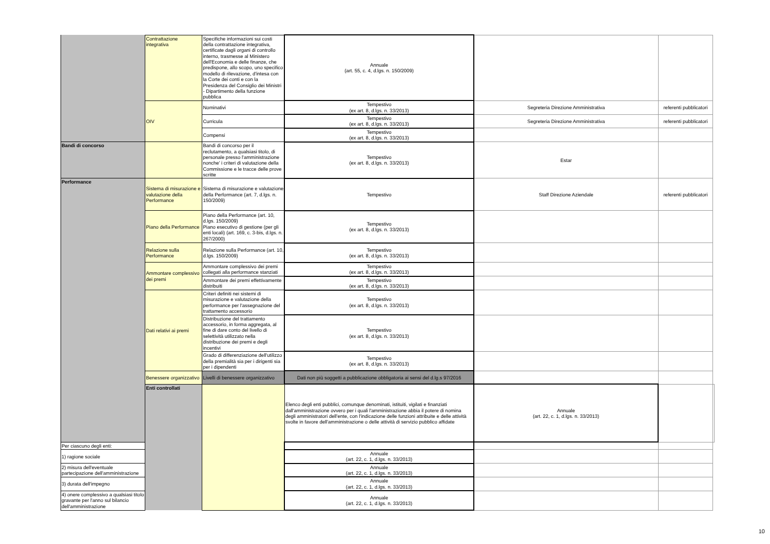| | Contrattazione integrativa | Specifiche informazioni sui costi della contrattazione integrativa, certificate dagli organi di controllo interno, trasmesse al Ministero dell'Economia e delle finanze, che predispone, allo scopo, uno specifico modello di rilevazione, d'intesa con la Corte dei conti e con la Presidenza del Consiglio dei Ministri - Dipartimento della funzione pubblica | Annuale (art. 55, c. 4, d.lgs. n. 150/2009) | | | |
| | OIV | Nominativi | Tempestivo (ex art. 8, d.lgs. n. 33/2013) | Segreteria Direzione Amministrativa | referenti pubblicatori | |
| | | Curricula | Tempestivo (ex art. 8, d.lgs. n. 33/2013) | Segreteria Direzione Amministrativa | referenti pubblicatori | |
| | | Compensi | Tempestivo (ex art. 8, d.lgs. n. 33/2013) | | | |
| Bandi di concorso | | Bandi di concorso per il reclutamento, a qualsiasi titolo, di personale presso l'amministrazione nonche' i criteri di valutazione della Commissione e le tracce delle prove scritte | Tempestivo (ex art. 8, d.lgs. n. 33/2013) | Estar | | |
| Performance | Sistema di misurazione e valutazione della Performance | Sistema di misurazione e valutazione della Performance (art. 7, d.lgs. n. 150/2009) | Tempestivo | Staff Direzione Aziendale | referenti pubblicatori | |
| | Piano della Performance | Piano della Performance (art. 10, d.lgs. 150/2009) Piano esecutivo di gestione (per gli enti locali) (art. 169, c. 3-bis, d.lgs. n. 267/2000) | Tempestivo (ex art. 8, d.lgs. n. 33/2013) | | | |
| | Relazione sulla Performance | Relazione sulla Performance (art. 10, d.lgs. 150/2009) | Tempestivo (ex art. 8, d.lgs. n. 33/2013) | | | |
| | Ammontare complessivo dei premi | Ammontare complessivo dei premi collegati alla performance stanziati | Tempestivo (ex art. 8, d.lgs. n. 33/2013) | | | |
| | | Ammontare dei premi effettivamente distribuiti | Tempestivo (ex art. 8, d.lgs. n. 33/2013) | | | |
| | Dati relativi ai premi | Criteri definiti nei sistemi di misurazione e valutazione della performance per l'assegnazione del trattamento accessorio | Tempestivo (ex art. 8, d.lgs. n. 33/2013) | | | |
| | | Distribuzione del trattamento accessorio, in forma aggregata, al fine di dare conto del livello di selettività utilizzato nella distribuzione dei premi e degli incentivi | Tempestivo (ex art. 8, d.lgs. n. 33/2013) | | | |
| | | Grado di differenziazione dell'utilizzo della premialità sia per i dirigenti sia per i dipendenti | Tempestivo (ex art. 8, d.lgs. n. 33/2013) | | | |
| | Benessere organizzativo | Livelli di benessere organizzativo | Dati non più soggetti a pubblicazione obbligatoria ai sensi del d.lg.s 97/2016 | | | |
| | Enti controllati | | Elenco degli enti pubblici, comunque denominati, istituiti, vigilati e finanziati dall'amministrazione ovvero per i quali l'amministrazione abbia il potere di nomina degli amministratori dell'ente, con l'indicazione delle funzioni attribuite e delle attività svolte in favore dell'amministrazione o delle attività di servizio pubblico affidate | Annuale (art. 22, c. 1, d.lgs. n. 33/2013) | | |
| Per ciascuno degli enti: | | | | | | |
| 1) ragione sociale | | | Annuale (art. 22, c. 1, d.lgs. n. 33/2013) | | | |
| 2) misura dell'eventuale partecipazione dell'amministrazione | | | Annuale (art. 22, c. 1, d.lgs. n. 33/2013) | | | |
| 3) durata dell'impegno | | | Annuale (art. 22, c. 1, d.lgs. n. 33/2013) | | | |
| 4) onere complessivo a qualsiasi titolo gravante per l'anno sul bilancio dell'amministrazione | | | Annuale (art. 22, c. 1, d.lgs. n. 33/2013) | | | |
10